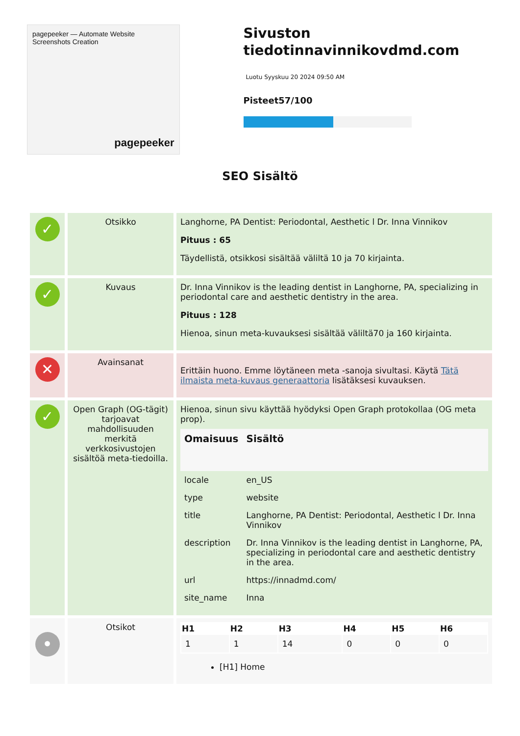pagepeeker — Automate Website Screenshots Creation
pagepeeker
Sivuston tiedotinnavinnikovdmd.com
Luotu Syyskuu 20 2024 09:50 AM
Pisteet57/100
SEO Sisältö
| ✓ | Otsikko | Langhorne, PA Dentist: Periodontal, Aesthetic l Dr. Inna Vinnikov Pituus : 65 Täydellistä, otsikkosi sisältää väliltä 10 ja 70 kirjainta. |
| ✓ | Kuvaus | Dr. Inna Vinnikov is the leading dentist in Langhorne, PA, specializing in periodontal care and aesthetic dentistry in the area. Pituus : 128 Hienoa, sinun meta-kuvauksesi sisältää väliltä70 ja 160 kirjainta. |
| ✕ | Avainsanat | Erittäin huono. Emme löytäneen meta -sanoja sivultasi. Käytä Tätä ilmaista meta-kuvaus generaattoria lisätäksesi kuvauksen. |
| ✓ | Open Graph (OG-tägit) tarjoavat mahdollisuuden merkitä verkkosivustojen sisältöä meta-tiedoilla. | Hienoa, sinun sivu käyttää hyödyksi Open Graph protokollaa (OG meta prop). / Omaisuus / Sisältö / / --- / --- / / locale / en_US / / type / website / / title / Langhorne, PA Dentist: Periodontal, Aesthetic l Dr. Inna Vinnikov / / description / Dr. Inna Vinnikov is the leading dentist in Langhorne, PA, specializing in periodontal care and aesthetic dentistry in the area. / / url / https://innadmd.com/ / / site_name / Inna / |
| • | Otsikot | / H1 / H2 / H3 / H4 / H5 / H6 / / --- / --- / --- / --- / --- / --- / / 1 / 1 / 14 / 0 / 0 / 0 / [H1] Home |